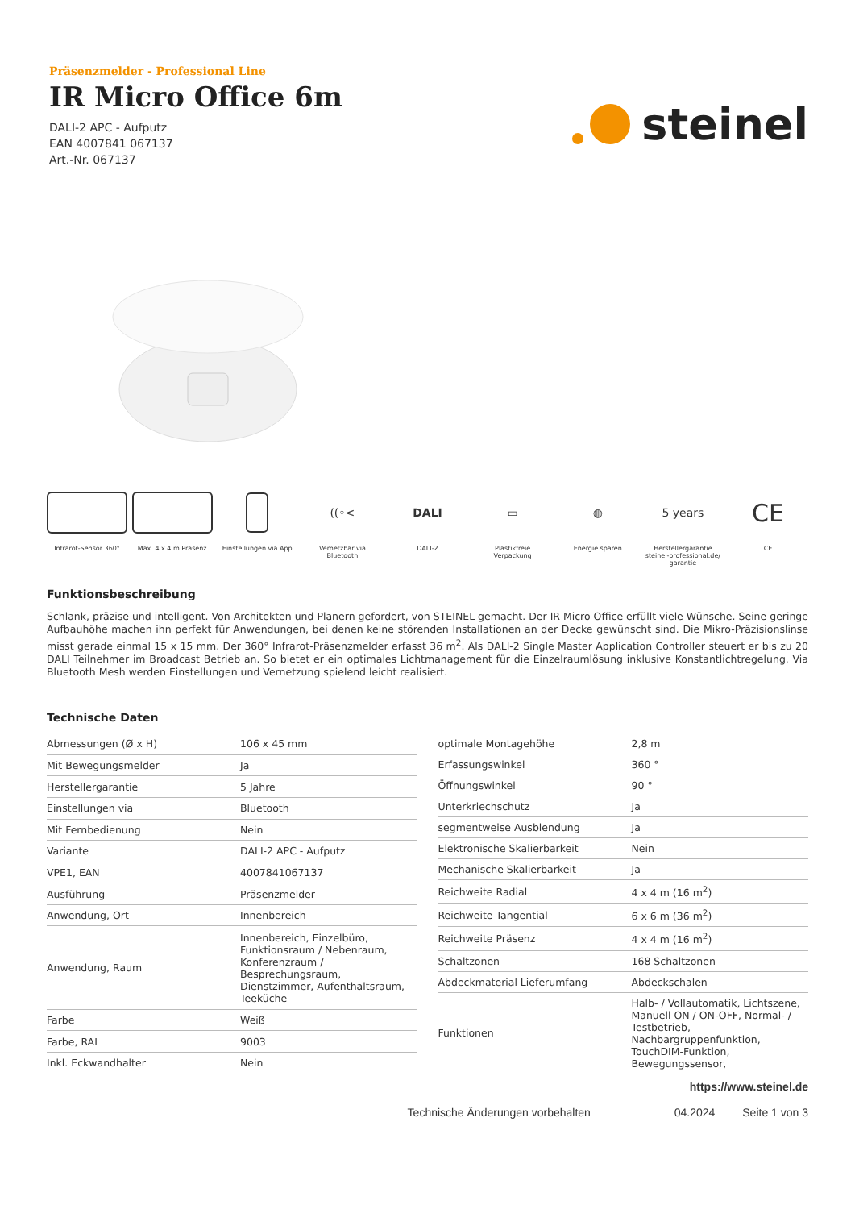Präsenzmelder - Professional Line
IR Micro Office 6m
DALI-2 APC - Aufputz
EAN 4007841 067137
Art.-Nr. 067137
steinel
Infrarot-Sensor 360° Max. 4 x 4 m Präsenz Einstellungen via App
((◦<
Vernetzbar via
Bluetooth
DALI
DALI-2
▭
Plastikfreie
Verpackung
◍
Energie sparen
5 years
Herstellergarantie
steinel-professional.de/
garantie
CE
CE
Funktionsbeschreibung
Schlank, präzise und intelligent. Von Architekten und Planern gefordert, von STEINEL gemacht. Der IR Micro Office erfüllt viele Wünsche. Seine geringe Aufbauhöhe machen ihn perfekt für Anwendungen, bei denen keine störenden Installationen an der Decke gewünscht sind. Die Mikro-Präzisionslinse misst gerade einmal 15 x 15 mm. Der 360° Infrarot-Präsenzmelder erfasst 36 m<sup>2</sup>. Als DALI-2 Single Master Application Controller steuert er bis zu 20 DALI Teilnehmer im Broadcast Betrieb an. So bietet er ein optimales Lichtmanagement für die Einzelraumlösung inklusive Konstantlichtregelung. Via Bluetooth Mesh werden Einstellungen und Vernetzung spielend leicht realisiert.
Technische Daten
| Abmessungen (Ø x H) | 106 x 45 mm |
| Mit Bewegungsmelder | Ja |
| Herstellergarantie | 5 Jahre |
| Einstellungen via | Bluetooth |
| Mit Fernbedienung | Nein |
| Variante | DALI-2 APC - Aufputz |
| VPE1, EAN | 4007841067137 |
| Ausführung | Präsenzmelder |
| Anwendung, Ort | Innenbereich |
| Anwendung, Raum | Innenbereich, Einzelbüro, Funktionsraum / Nebenraum, Konferenzraum / Besprechungsraum, Dienstzimmer, Aufenthaltsraum, Teeküche |
| Farbe | Weiß |
| Farbe, RAL | 9003 |
| Inkl. Eckwandhalter | Nein |
| optimale Montagehöhe | 2,8 m |
| Erfassungswinkel | 360 ° |
| Öffnungswinkel | 90 ° |
| Unterkriechschutz | Ja |
| segmentweise Ausblendung | Ja |
| Elektronische Skalierbarkeit | Nein |
| Mechanische Skalierbarkeit | Ja |
| Reichweite Radial | 4 x 4 m (16 m<sup>2</sup>) |
| Reichweite Tangential | 6 x 6 m (36 m<sup>2</sup>) |
| Reichweite Präsenz | 4 x 4 m (16 m<sup>2</sup>) |
| Schaltzonen | 168 Schaltzonen |
| Abdeckmaterial Lieferumfang | Abdeckschalen |
| Funktionen | Halb- / Vollautomatik, Lichtszene, Manuell ON / ON-OFF, Normal- / Testbetrieb, Nachbargruppenfunktion, TouchDIM-Funktion, Bewegungssensor, |
https://www.steinel.de
Technische Änderungen vorbehalten 04.2024 Seite 1 von 3